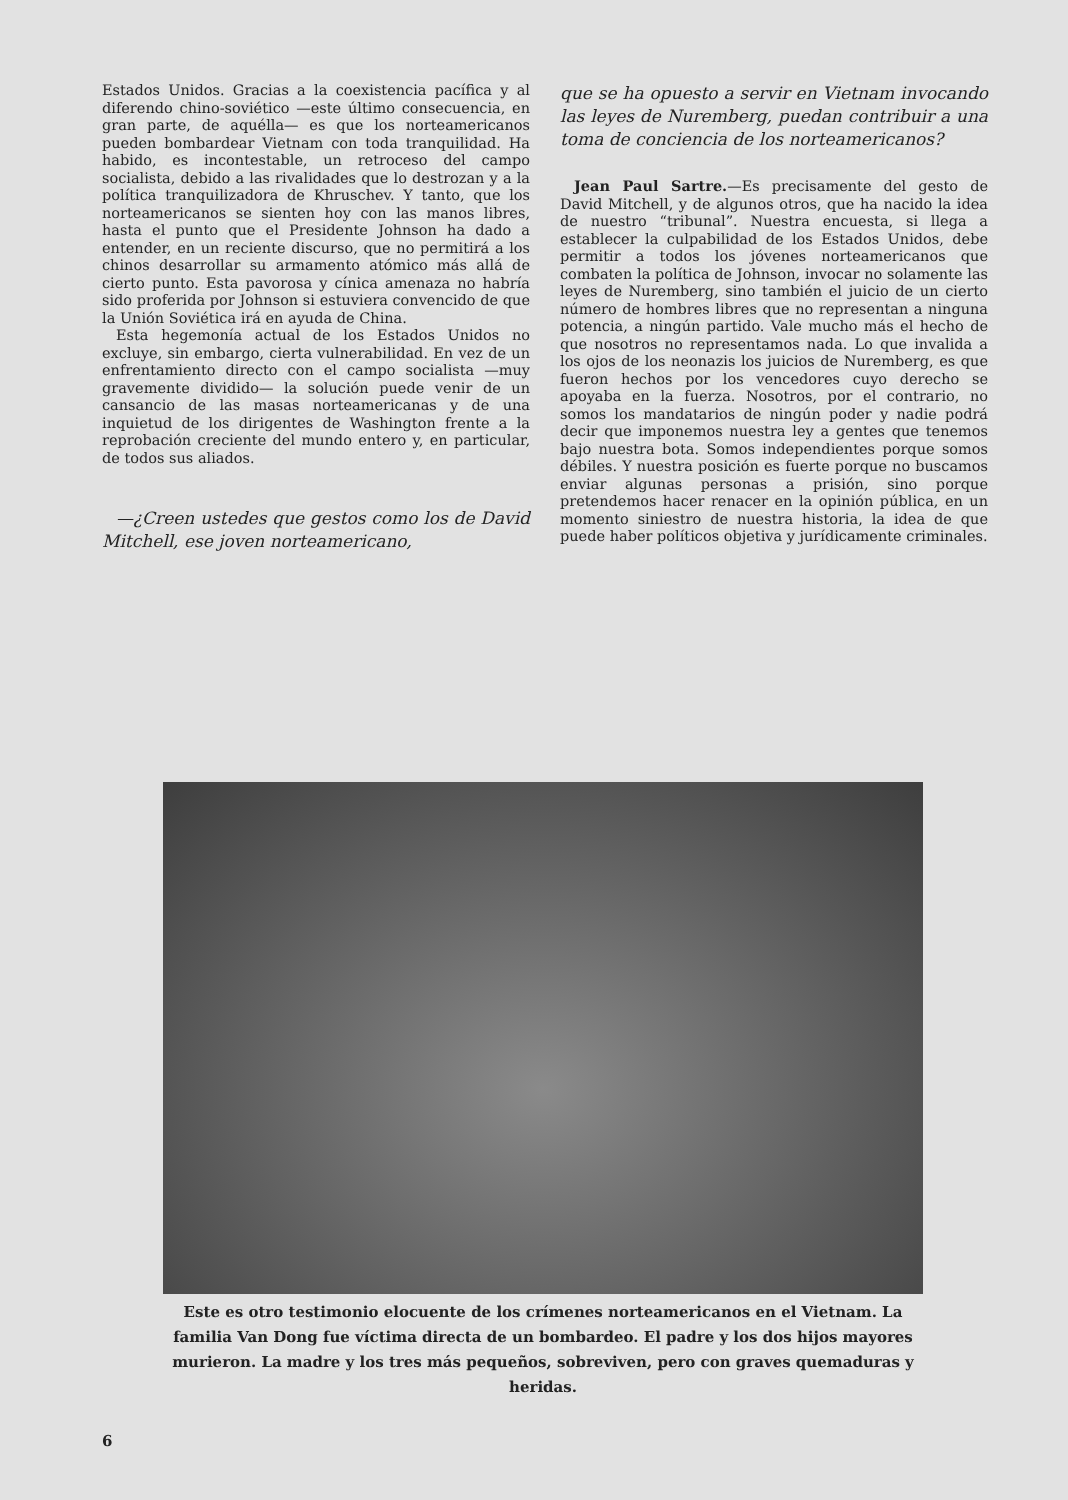Estados Unidos. Gracias a la coexistencia pacífica y al diferendo chino-soviético —este último consecuencia, en gran parte, de aquélla— es que los norteamericanos pueden bombardear Vietnam con toda tranquilidad. Ha habido, es incontestable, un retroceso del campo socialista, debido a las rivalidades que lo destrozan y a la política tranquilizadora de Khruschev. Y tanto, que los norteamericanos se sienten hoy con las manos libres, hasta el punto que el Presidente Johnson ha dado a entender, en un reciente discurso, que no permitirá a los chinos desarrollar su armamento atómico más allá de cierto punto. Esta pavorosa y cínica amenaza no habría sido proferida por Johnson si estuviera convencido de que la Unión Soviética irá en ayuda de China.
Esta hegemonía actual de los Estados Unidos no excluye, sin embargo, cierta vulnerabilidad. En vez de un enfrentamiento directo con el campo socialista —muy gravemente dividido— la solución puede venir de un cansancio de las masas norteamericanas y de una inquietud de los dirigentes de Washington frente a la reprobación creciente del mundo entero y, en particular, de todos sus aliados.
—¿Creen ustedes que gestos como los de David Mitchell, ese joven norteamericano,
que se ha opuesto a servir en Vietnam invocando las leyes de Nuremberg, puedan contribuir a una toma de conciencia de los norteamericanos?
Jean Paul Sartre.—Es precisamente del gesto de David Mitchell, y de algunos otros, que ha nacido la idea de nuestro “tribunal”. Nuestra encuesta, si llega a establecer la culpabilidad de los Estados Unidos, debe permitir a todos los jóvenes norteamericanos que combaten la política de Johnson, invocar no solamente las leyes de Nuremberg, sino también el juicio de un cierto número de hombres libres que no representan a ninguna potencia, a ningún partido. Vale mucho más el hecho de que nosotros no representamos nada. Lo que invalida a los ojos de los neonazis los juicios de Nuremberg, es que fueron hechos por los vencedores cuyo derecho se apoyaba en la fuerza. Nosotros, por el contrario, no somos los mandatarios de ningún poder y nadie podrá decir que imponemos nuestra ley a gentes que tenemos bajo nuestra bota. Somos independientes porque somos débiles. Y nuestra posición es fuerte porque no buscamos enviar algunas personas a prisión, sino porque pretendemos hacer renacer en la opinión pública, en un momento siniestro de nuestra historia, la idea de que puede haber políticos objetiva y jurídicamente criminales.
Este es otro testimonio elocuente de los crímenes norteamericanos en el Vietnam. La familia Van Dong fue víctima directa de un bombardeo. El padre y los dos hijos mayores murieron. La madre y los tres más pequeños, sobreviven, pero con graves quemaduras y heridas.
6